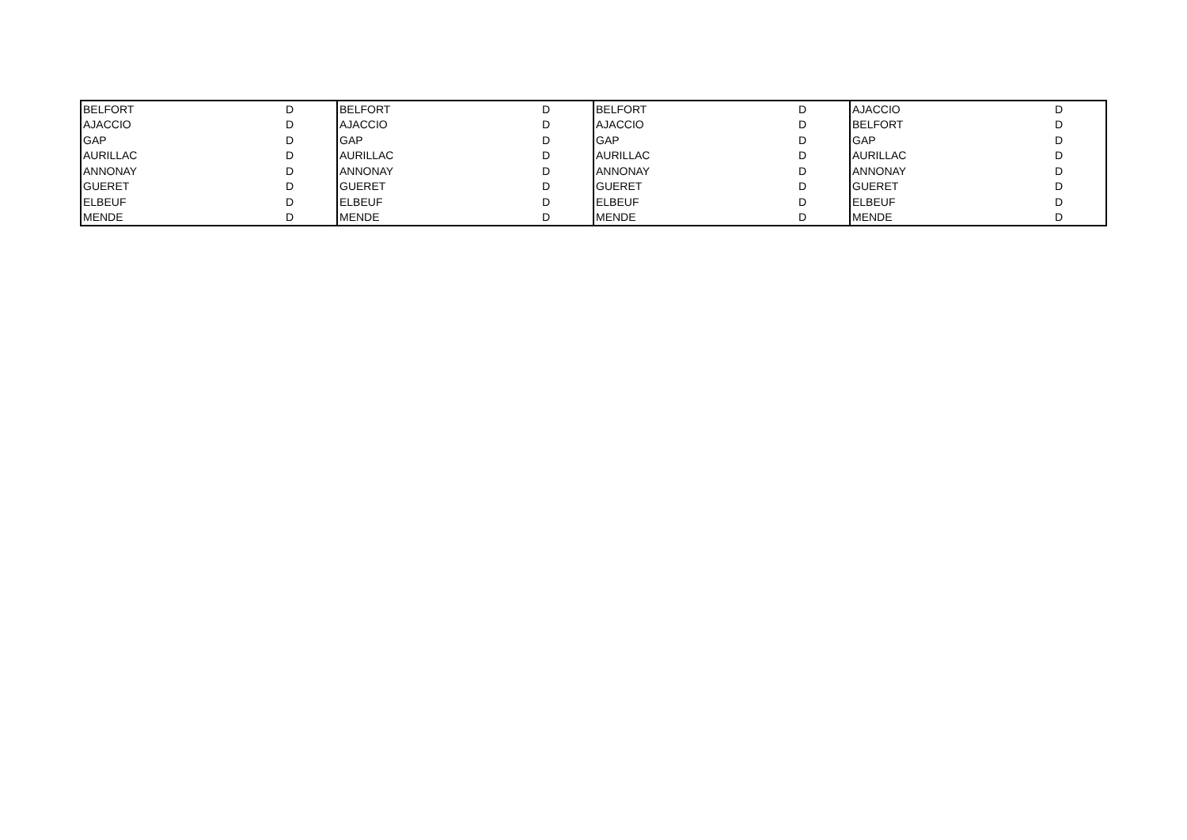| BELFORT | D | BELFORT | D | BELFORT | D | AJACCIO | D |
| AJACCIO | D | AJACCIO | D | AJACCIO | D | BELFORT | D |
| GAP | D | GAP | D | GAP | D | GAP | D |
| AURILLAC | D | AURILLAC | D | AURILLAC | D | AURILLAC | D |
| ANNONAY | D | ANNONAY | D | ANNONAY | D | ANNONAY | D |
| GUERET | D | GUERET | D | GUERET | D | GUERET | D |
| ELBEUF | D | ELBEUF | D | ELBEUF | D | ELBEUF | D |
| MENDE | D | MENDE | D | MENDE | D | MENDE | D |